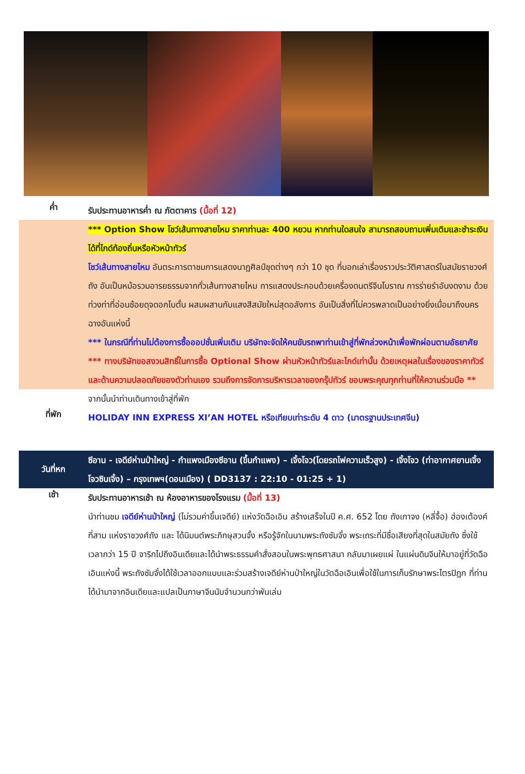ค่ำ
รับประทานอาหารค่ำ ณ ภัตตาคาร (มื้อที่ 12)
*** Option Show โชว์เส้นทางสายไหม ราคาท่านละ 400 หยวน หากท่านใดสนใจ สามารถสอบถามเพิ่มเติมและชำระเงินได้ที่ไกด์ท้องถิ่นหรือหัวหน้าทัวร์
โชว์เส้นทางสายไหม อันตระการตาชมการแสดงนาฏศิลป์ชุดต่างๆ กว่า 10 ชุด ที่บอกเล่าเรื่องราวประวัติศาสตร์ในสมัยราชวงศ์ถัง อันเป็นหม้อรวมอารยธรรมจากทั่วเส้นทางสายไหม การแสดงประกอบด้วยเครื่องดนตรีจีนโบราณ การร่ายรำอันงดงาม ด้วยท่วงท่าที่อ่อนช้อยดุจดอกโบตั๋น ผสมผสานกับแสงสีสมัยใหม่สุดอลังการ อันเป็นสิ่งที่ไม่ควรพลาดเป็นอย่างยิ่งเมื่อมาถึงนครฉางอันแห่งนี้
*** ในกรณีที่ท่านไม่ต้องการซื้อออปชั่นเพิ่มเติม บริษัทจะจัดให้คนขับรถพาท่านเข้าสู่ที่พักล่วงหน้าเพื่อพักผ่อนตามอัธยาศัย
*** ทางบริษัทขอสงวนสิทธิ์ในการซื้อ Optional Show ผ่านหัวหน้าทัวร์และไกด์เท่านั้น ด้วยเหตุผลในเรื่องของราคาทัวร์ และด้านความปลอดภัยของตัวท่านเอง รวมถึงการจัดการบริหารเวลาของกรุ๊ปทัวร์ ขอบพระคุณทุกท่านที่ให้ความร่วมมือ **
จากนั้นนำท่านเดินทางเข้าสู่ที่พัก
ที่พัก
HOLIDAY INN EXPRESS XI’AN HOTEL หรือเทียบเท่าระดับ 4 ดาว (มาตรฐานประเทศจีน)
วันที่หก
ซีอาน - เจดีย์ห่านป่าใหญ่ - กำแพงเมืองซีอาน (ขึ้นกำแพง) – เจิ้งโจว(โดยรถไฟความเร็วสูง) - เจิ้งโจว (ท่าอากาศยานเจิ้งโจวซินเจิ้ง) – กรุงเทพฯ(ดอนเมือง) ( DD3137 : 22:10 - 01:25 + 1)
เช้า
รับประทานอาหารเช้า ณ ห้องอาหารของโรงแรม (มื้อที่ 13)
นำท่านชม เจดีย์ห่านป่าใหญ่ (ไม่รวมค่าขึ้นเจดีย์) แห่งวัดฉือเอิน สร้างเสร็จในปี ค.ศ. 652 โดย ถังเกาจง (หลี่จื้อ) ฮ่องเต้องค์ที่สาม แห่งราชวงศ์ถัง และ ได้นิมนต์พระภิกษุสวนจั้ง หรือรู้จักในนามพระถังซัมจั๋ง พระเถระที่มีชื่อเสียงที่สุดในสมัยถัง ซึ่งใช้เวลากว่า 15 ปี จาริกไปถึงอินเดียและได้นำพระธรรมคำสั่งสอนในพระพุทธศาสนา กลับมาเผยแผ่ ในแผ่นดินจีนให้มาอยู่ที่วัดฉือเอินแห่งนี้ พระถังซัมจั๋งได้ใช้เวลาออกแบบและร่วมสร้างเจดีย์ห่านป่าใหญ่ในวัดฉือเอินเพื่อใช้ในการเก็บรักษาพระไตรปิฎก ที่ท่านได้นำมาจากอินเดียและแปลเป็นภาษาจีนนับจำนวนกว่าพันเล่ม